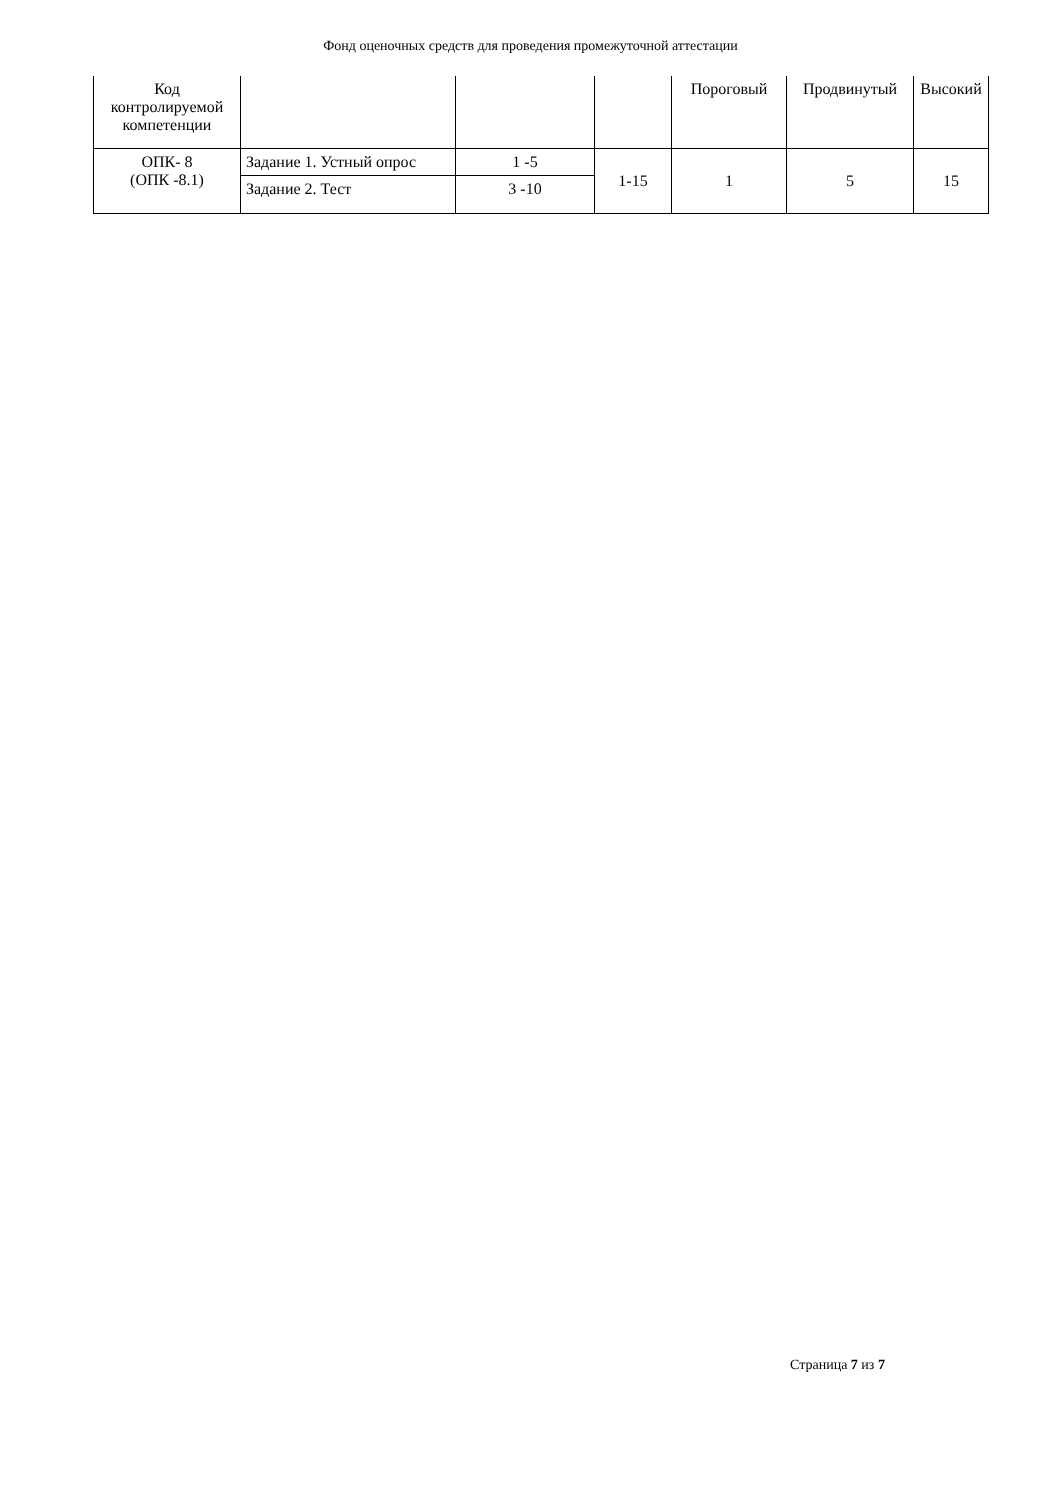Фонд оценочных средств для проведения промежуточной аттестации
| Код контролируемой компетенции | | | | Пороговый | Продвинутый | Высокий |
| --- | --- | --- | --- | --- | --- | --- |
| ОПК- 8 (ОПК -8.1) | Задание 1. Устный опрос | 1 -5 | 1-15 | 1 | 5 | 15 |
| | Задание 2. Тест | 3 -10 | | | | |
Страница 7 из 7